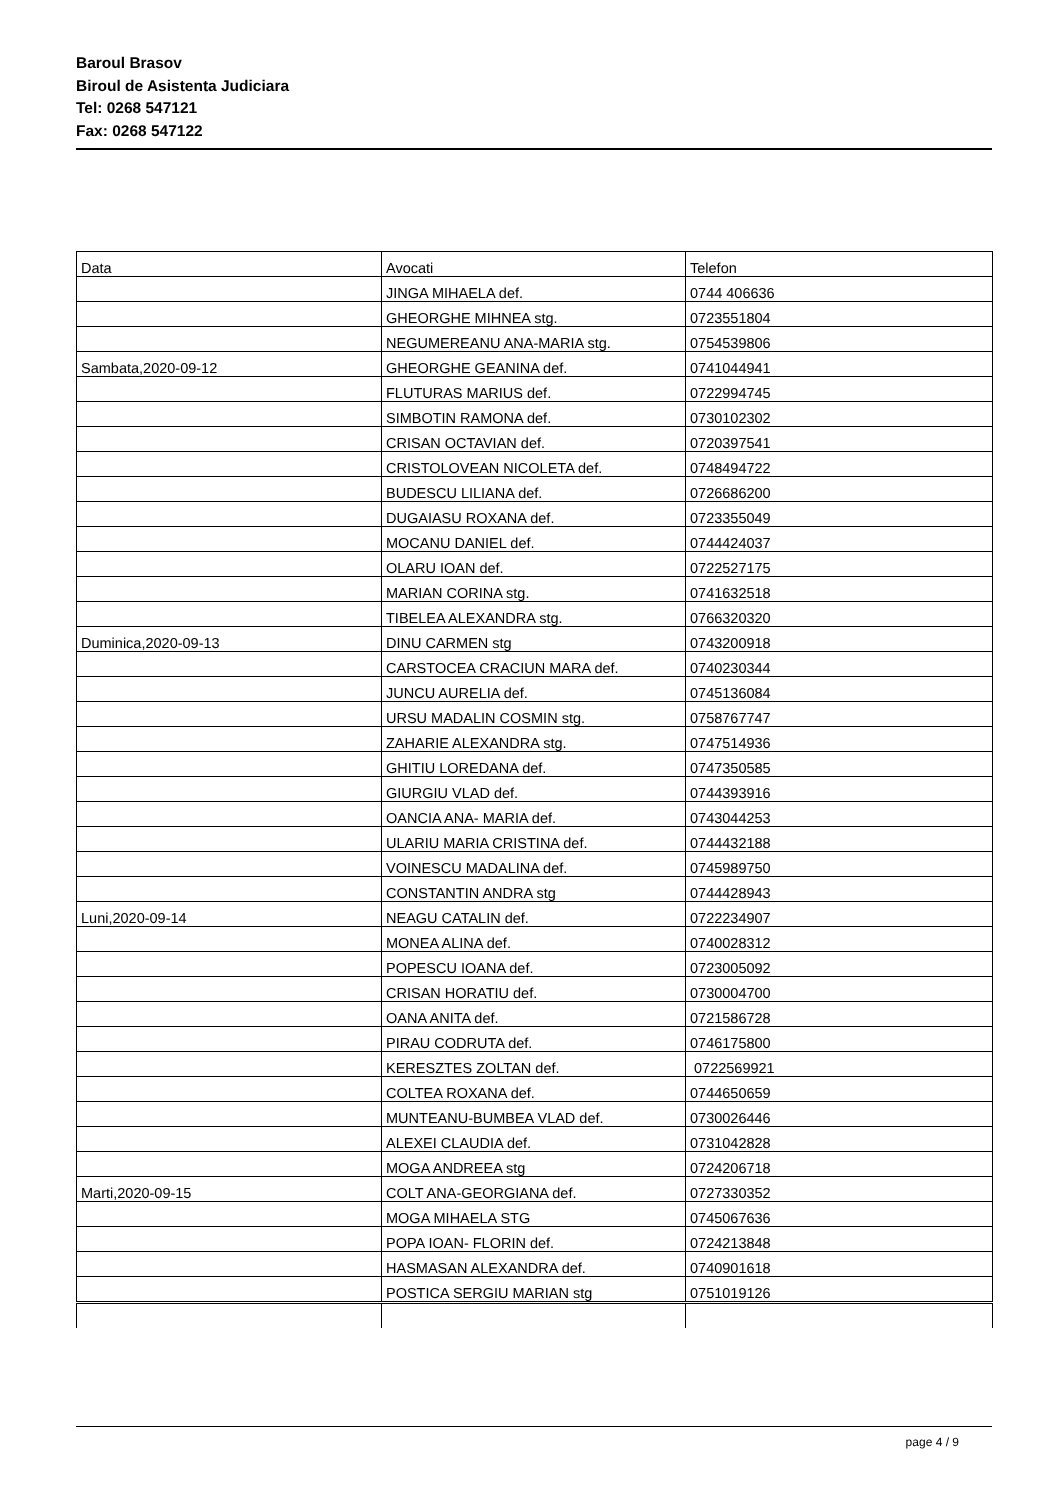Baroul Brasov
Biroul de Asistenta Judiciara
Tel: 0268 547121
Fax: 0268 547122
| Data | Avocati | Telefon |
| | JINGA MIHAELA def. | 0744 406636 |
| | GHEORGHE MIHNEA stg. | 0723551804 |
| | NEGUMEREANU ANA-MARIA stg. | 0754539806 |
| Sambata,2020-09-12 | GHEORGHE GEANINA def. | 0741044941 |
| | FLUTURAS MARIUS def. | 0722994745 |
| | SIMBOTIN RAMONA def. | 0730102302 |
| | CRISAN OCTAVIAN def. | 0720397541 |
| | CRISTOLOVEAN NICOLETA def. | 0748494722 |
| | BUDESCU LILIANA def. | 0726686200 |
| | DUGAIASU ROXANA def. | 0723355049 |
| | MOCANU DANIEL def. | 0744424037 |
| | OLARU IOAN def. | 0722527175 |
| | MARIAN CORINA stg. | 0741632518 |
| | TIBELEA ALEXANDRA stg. | 0766320320 |
| Duminica,2020-09-13 | DINU CARMEN stg | 0743200918 |
| | CARSTOCEA CRACIUN MARA def. | 0740230344 |
| | JUNCU AURELIA def. | 0745136084 |
| | URSU MADALIN COSMIN stg. | 0758767747 |
| | ZAHARIE ALEXANDRA stg. | 0747514936 |
| | GHITIU LOREDANA def. | 0747350585 |
| | GIURGIU VLAD def. | 0744393916 |
| | OANCIA ANA- MARIA def. | 0743044253 |
| | ULARIU MARIA CRISTINA def. | 0744432188 |
| | VOINESCU MADALINA def. | 0745989750 |
| | CONSTANTIN ANDRA stg | 0744428943 |
| Luni,2020-09-14 | NEAGU CATALIN def. | 0722234907 |
| | MONEA ALINA def. | 0740028312 |
| | POPESCU IOANA def. | 0723005092 |
| | CRISAN HORATIU def. | 0730004700 |
| | OANA ANITA def. | 0721586728 |
| | PIRAU CODRUTA def. | 0746175800 |
| | KERESZTES ZOLTAN def. | 0722569921 |
| | COLTEA ROXANA def. | 0744650659 |
| | MUNTEANU-BUMBEA VLAD def. | 0730026446 |
| | ALEXEI CLAUDIA def. | 0731042828 |
| | MOGA ANDREEA stg | 0724206718 |
| Marti,2020-09-15 | COLT ANA-GEORGIANA def. | 0727330352 |
| | MOGA MIHAELA STG | 0745067636 |
| | POPA IOAN- FLORIN def. | 0724213848 |
| | HASMASAN ALEXANDRA def. | 0740901618 |
| | POSTICA SERGIU MARIAN stg | 0751019126 |
page 4 / 9